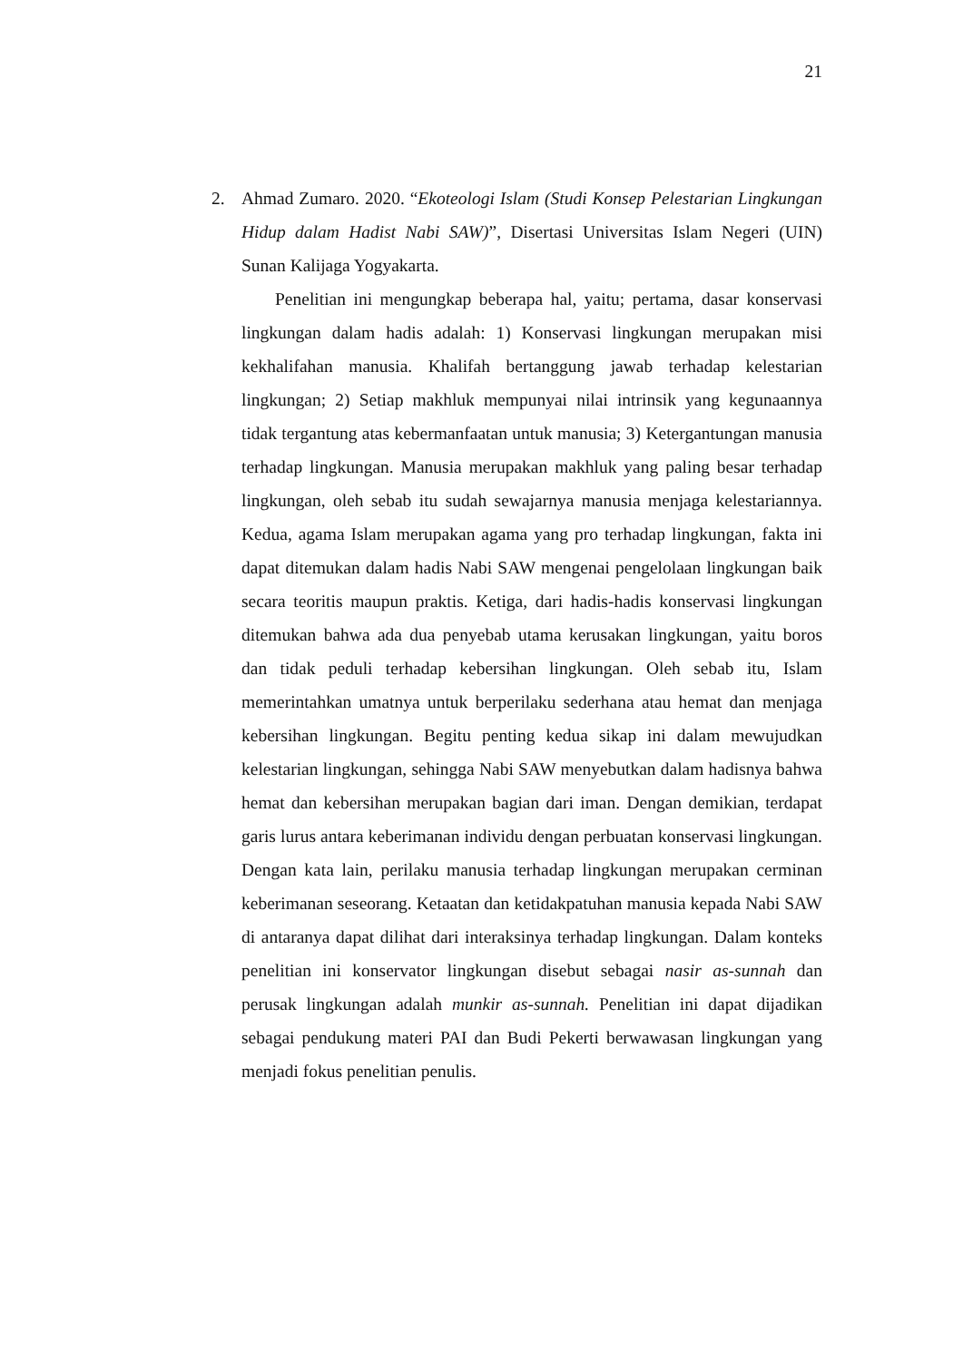21
2. Ahmad Zumaro. 2020. “Ekoteologi Islam (Studi Konsep Pelestarian Lingkungan Hidup dalam Hadist Nabi SAW)”, Disertasi Universitas Islam Negeri (UIN) Sunan Kalijaga Yogyakarta.
Penelitian ini mengungkap beberapa hal, yaitu; pertama, dasar konservasi lingkungan dalam hadis adalah: 1) Konservasi lingkungan merupakan misi kekhalifahan manusia. Khalifah bertanggung jawab terhadap kelestarian lingkungan; 2) Setiap makhluk mempunyai nilai intrinsik yang kegunaannya tidak tergantung atas kebermanfaatan untuk manusia; 3) Ketergantungan manusia terhadap lingkungan. Manusia merupakan makhluk yang paling besar terhadap lingkungan, oleh sebab itu sudah sewajarnya manusia menjaga kelestariannya. Kedua, agama Islam merupakan agama yang pro terhadap lingkungan, fakta ini dapat ditemukan dalam hadis Nabi SAW mengenai pengelolaan lingkungan baik secara teoritis maupun praktis. Ketiga, dari hadis-hadis konservasi lingkungan ditemukan bahwa ada dua penyebab utama kerusakan lingkungan, yaitu boros dan tidak peduli terhadap kebersihan lingkungan. Oleh sebab itu, Islam memerintahkan umatnya untuk berperilaku sederhana atau hemat dan menjaga kebersihan lingkungan. Begitu penting kedua sikap ini dalam mewujudkan kelestarian lingkungan, sehingga Nabi SAW menyebutkan dalam hadisnya bahwa hemat dan kebersihan merupakan bagian dari iman. Dengan demikian, terdapat garis lurus antara keberimanan individu dengan perbuatan konservasi lingkungan. Dengan kata lain, perilaku manusia terhadap lingkungan merupakan cerminan keberimanan seseorang. Ketaatan dan ketidakpatuhan manusia kepada Nabi SAW di antaranya dapat dilihat dari interaksinya terhadap lingkungan. Dalam konteks penelitian ini konservator lingkungan disebut sebagai nasir as-sunnah dan perusak lingkungan adalah munkir as-sunnah. Penelitian ini dapat dijadikan sebagai pendukung materi PAI dan Budi Pekerti berwawasan lingkungan yang menjadi fokus penelitian penulis.